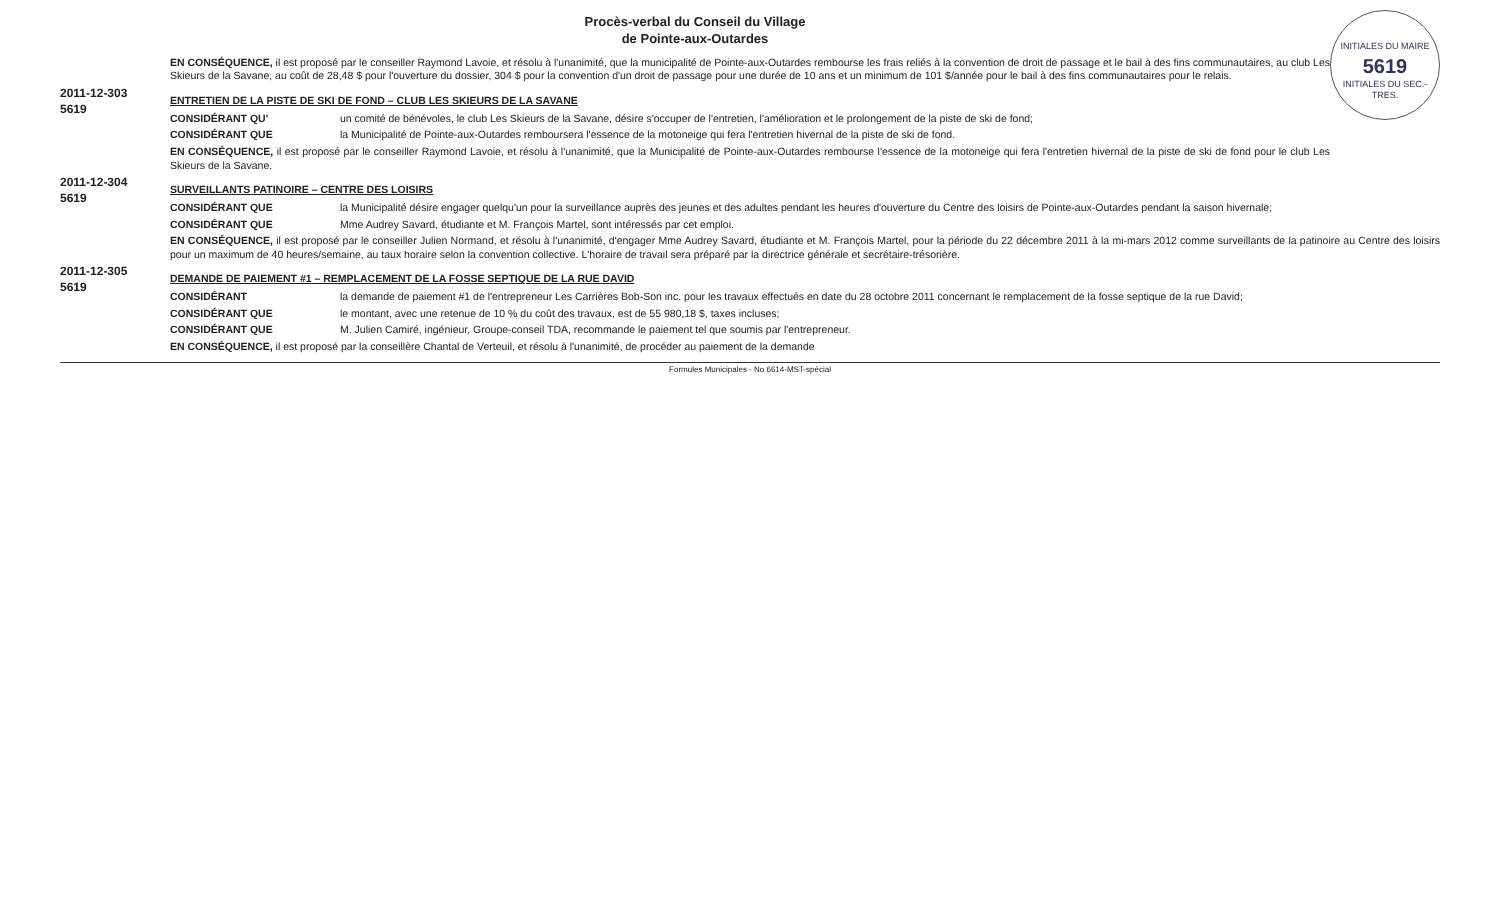INITIALES DU MAIRE
5619
INITIALES DU SEC.-TRES.
Procès-verbal du Conseil du Village
de Pointe-aux-Outardes
EN CONSÉQUENCE, il est proposé par le conseiller Raymond Lavoie, et résolu à l'unanimité, que la municipalité de Pointe-aux-Outardes rembourse les frais reliés à la convention de droit de passage et le bail à des fins communautaires, au club Les Skieurs de la Savane, au coût de 28,48 $ pour l'ouverture du dossier, 304 $ pour la convention d'un droit de passage pour une durée de 10 ans et un minimum de 101 $/année pour le bail à des fins communautaires pour le relais.
2011-12-303
5619
ENTRETIEN DE LA PISTE DE SKI DE FOND – CLUB LES SKIEURS DE LA SAVANE
CONSIDÉRANT QU' un comité de bénévoles, le club Les Skieurs de la Savane, désire s'occuper de l'entretien, l'amélioration et le prolongement de la piste de ski de fond;
CONSIDÉRANT QUE la Municipalité de Pointe-aux-Outardes remboursera l'essence de la motoneige qui fera l'entretien hivernal de la piste de ski de fond.
EN CONSÉQUENCE, il est proposé par le conseiller Raymond Lavoie, et résolu à l'unanimité, que la Municipalité de Pointe-aux-Outardes rembourse l'essence de la motoneige qui fera l'entretien hivernal de la piste de ski de fond pour le club Les Skieurs de la Savane.
2011-12-304
5619
SURVEILLANTS PATINOIRE – CENTRE DES LOISIRS
CONSIDÉRANT QUE la Municipalité désire engager quelqu'un pour la surveillance auprès des jeunes et des adultes pendant les heures d'ouverture du Centre des loisirs de Pointe-aux-Outardes pendant la saison hivernale;
CONSIDÉRANT QUE Mme Audrey Savard, étudiante et M. François Martel, sont intéressés par cet emploi.
EN CONSÉQUENCE, il est proposé par le conseiller Julien Normand, et résolu à l'unanimité, d'engager Mme Audrey Savard, étudiante et M. François Martel, pour la période du 22 décembre 2011 à la mi-mars 2012 comme surveillants de la patinoire au Centre des loisirs pour un maximum de 40 heures/semaine, au taux horaire selon la convention collective. L'horaire de travail sera préparé par la directrice générale et secrétaire-trésorière.
2011-12-305
5619
DEMANDE DE PAIEMENT #1 – REMPLACEMENT DE LA FOSSE SEPTIQUE DE LA RUE DAVID
CONSIDÉRANT la demande de paiement #1 de l'entrepreneur Les Carrières Bob-Son inc. pour les travaux effectués en date du 28 octobre 2011 concernant le remplacement de la fosse septique de la rue David;
CONSIDÉRANT QUE le montant, avec une retenue de 10 % du coût des travaux, est de 55 980,18 $, taxes incluses;
CONSIDÉRANT QUE M. Julien Camiré, ingénieur, Groupe-conseil TDA, recommande le paiement tel que soumis par l'entrepreneur.
EN CONSÉQUENCE, il est proposé par la conseillère Chantal de Verteuil, et résolu à l'unanimité, de procéder au paiement de la demande
Formules Municipales - No 6614-MST-spécial